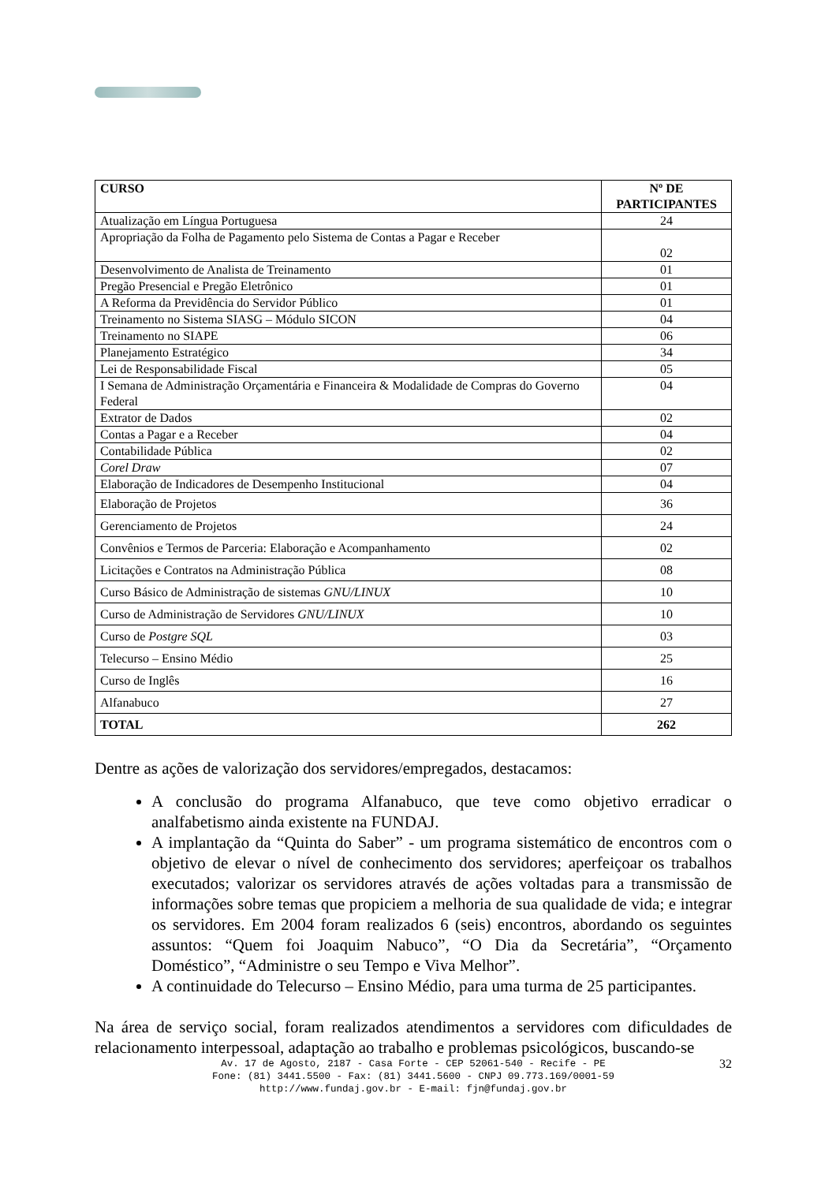| CURSO | Nº DE PARTICIPANTES |
| --- | --- |
| Atualização em Língua Portuguesa | 24 |
| Apropriação da Folha de Pagamento pelo Sistema de Contas a Pagar e Receber | 02 |
| Desenvolvimento de Analista de Treinamento | 01 |
| Pregão Presencial e Pregão Eletrônico | 01 |
| A Reforma da Previdência do Servidor Público | 01 |
| Treinamento no Sistema SIASG – Módulo SICON | 04 |
| Treinamento no SIAPE | 06 |
| Planejamento Estratégico | 34 |
| Lei de Responsabilidade Fiscal | 05 |
| I Semana de Administração Orçamentária e Financeira & Modalidade de Compras do Governo Federal | 04 |
| Extrator de Dados | 02 |
| Contas a Pagar e a Receber | 04 |
| Contabilidade Pública | 02 |
| Corel Draw | 07 |
| Elaboração de Indicadores de Desempenho Institucional | 04 |
| Elaboração de Projetos | 36 |
| Gerenciamento de Projetos | 24 |
| Convênios e Termos de Parceria: Elaboração e Acompanhamento | 02 |
| Licitações e Contratos na Administração Pública | 08 |
| Curso Básico de Administração de sistemas GNU/LINUX | 10 |
| Curso de Administração de Servidores GNU/LINUX | 10 |
| Curso de Postgre SQL | 03 |
| Telecurso – Ensino Médio | 25 |
| Curso de Inglês | 16 |
| Alfanabuco | 27 |
| TOTAL | 262 |
Dentre as ações de valorização dos servidores/empregados, destacamos:
A conclusão do programa Alfanabuco, que teve como objetivo erradicar o analfabetismo ainda existente na FUNDAJ.
A implantação da “Quinta do Saber” - um programa sistemático de encontros com o objetivo de elevar o nível de conhecimento dos servidores; aperfeiçoar os trabalhos executados; valorizar os servidores através de ações voltadas para a transmissão de informações sobre temas que propiciem a melhoria de sua qualidade de vida; e integrar os servidores. Em 2004 foram realizados 6 (seis) encontros, abordando os seguintes assuntos: “Quem foi Joaquim Nabuco”, “O Dia da Secretária”, “Orçamento Doméstico”, “Administre o seu Tempo e Viva Melhor”.
A continuidade do Telecurso – Ensino Médio, para uma turma de 25 participantes.
Na área de serviço social, foram realizados atendimentos a servidores com dificuldades de relacionamento interpessoal, adaptação ao trabalho e problemas psicológicos, buscando-se
32 Av. 17 de Agosto, 2187 - Casa Forte - CEP 52061-540 - Recife - PE
Fone: (81) 3441.5500 - Fax: (81) 3441.5600 - CNPJ 09.773.169/0001-59
http://www.fundaj.gov.br - E-mail: fjn@fundaj.gov.br